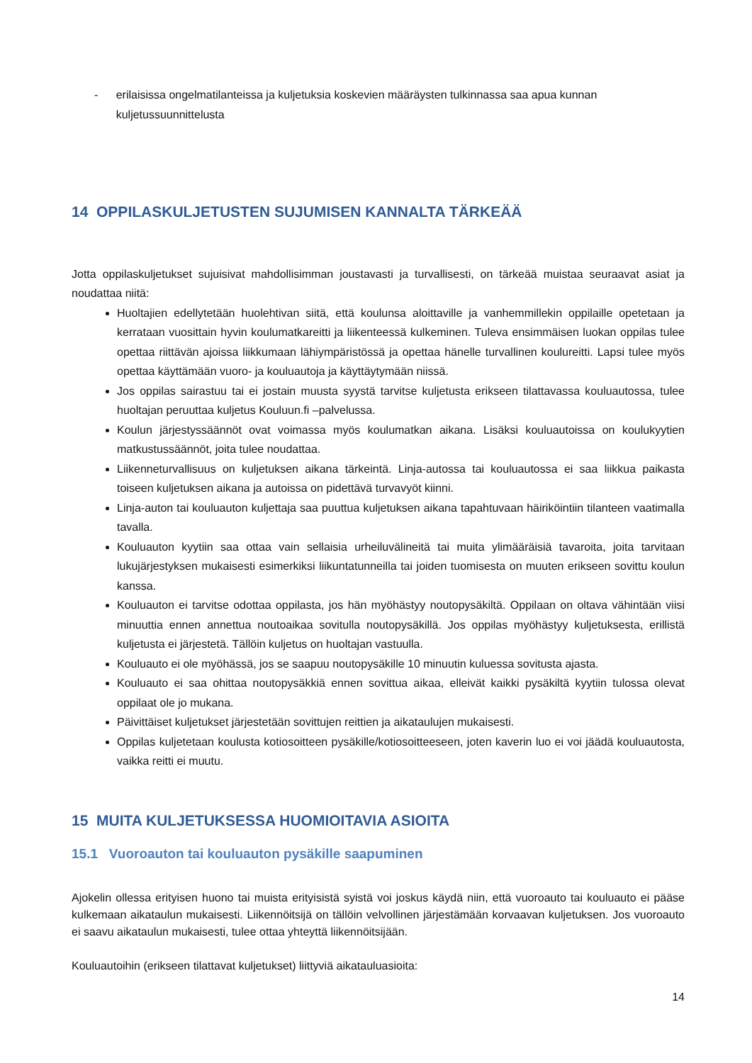- erilaisissa ongelmatilanteissa ja kuljetuksia koskevien määräysten tulkinnassa saa apua kunnan kuljetussuunnittelusta
14 OPPILASKULJETUSTEN SUJUMISEN KANNALTA TÄRKEÄÄ
Jotta oppilaskuljetukset sujuisivat mahdollisimman joustavasti ja turvallisesti, on tärkeää muistaa seuraavat asiat ja noudattaa niitä:
Huoltajien edellytetään huolehtivan siitä, että koulunsa aloittaville ja vanhemmillekin oppilaille opetetaan ja kerrataan vuosittain hyvin koulumatkareitti ja liikenteessä kulkeminen. Tuleva ensimmäisen luokan oppilas tulee opettaa riittävän ajoissa liikkumaan lähiympäristössä ja opettaa hänelle turvallinen koulureitti. Lapsi tulee myös opettaa käyttämään vuoro- ja kouluautoja ja käyttäytymään niissä.
Jos oppilas sairastuu tai ei jostain muusta syystä tarvitse kuljetusta erikseen tilattavassa kouluautossa, tulee huoltajan peruuttaa kuljetus Kouluun.fi –palvelussa.
Koulun järjestyssäännöt ovat voimassa myös koulumatkan aikana. Lisäksi kouluautoissa on koulukyytien matkustussäännöt, joita tulee noudattaa.
Liikenneturvallisuus on kuljetuksen aikana tärkeintä. Linja-autossa tai kouluautossa ei saa liikkua paikasta toiseen kuljetuksen aikana ja autoissa on pidettävä turvavyöt kiinni.
Linja-auton tai kouluauton kuljettaja saa puuttua kuljetuksen aikana tapahtuvaan häiriköintiin tilanteen vaatimalla tavalla.
Kouluauton kyytiin saa ottaa vain sellaisia urheiluvälineitä tai muita ylimääräisiä tavaroita, joita tarvitaan lukujärjestyksen mukaisesti esimerkiksi liikuntatunneilla tai joiden tuomisesta on muuten erikseen sovittu koulun kanssa.
Kouluauton ei tarvitse odottaa oppilasta, jos hän myöhästyy noutopysäkiltä. Oppilaan on oltava vähintään viisi minuuttia ennen annettua noutoaikaa sovitulla noutopysäkillä. Jos oppilas myöhästyy kuljetuksesta, erillistä kuljetusta ei järjestetä. Tällöin kuljetus on huoltajan vastuulla.
Kouluauto ei ole myöhässä, jos se saapuu noutopysäkille 10 minuutin kuluessa sovitusta ajasta.
Kouluauto ei saa ohittaa noutopysäkkiä ennen sovittua aikaa, elleivät kaikki pysäkiltä kyytiin tulossa olevat oppilaat ole jo mukana.
Päivittäiset kuljetukset järjestetään sovittujen reittien ja aikataulujen mukaisesti.
Oppilas kuljetetaan koulusta kotiosoitteen pysäkille/kotiosoitteeseen, joten kaverin luo ei voi jäädä kouluautosta, vaikka reitti ei muutu.
15 MUITA KULJETUKSESSA HUOMIOITAVIA ASIOITA
15.1 Vuoroauton tai kouluauton pysäkille saapuminen
Ajokelin ollessa erityisen huono tai muista erityisistä syistä voi joskus käydä niin, että vuoroauto tai kouluauto ei pääse kulkemaan aikataulun mukaisesti. Liikennöitsijä on tällöin velvollinen järjestämään korvaavan kuljetuksen. Jos vuoroauto ei saavu aikataulun mukaisesti, tulee ottaa yhteyttä liikennöitsijään.
Kouluautoihin (erikseen tilattavat kuljetukset) liittyviä aikatauluasioita:
14